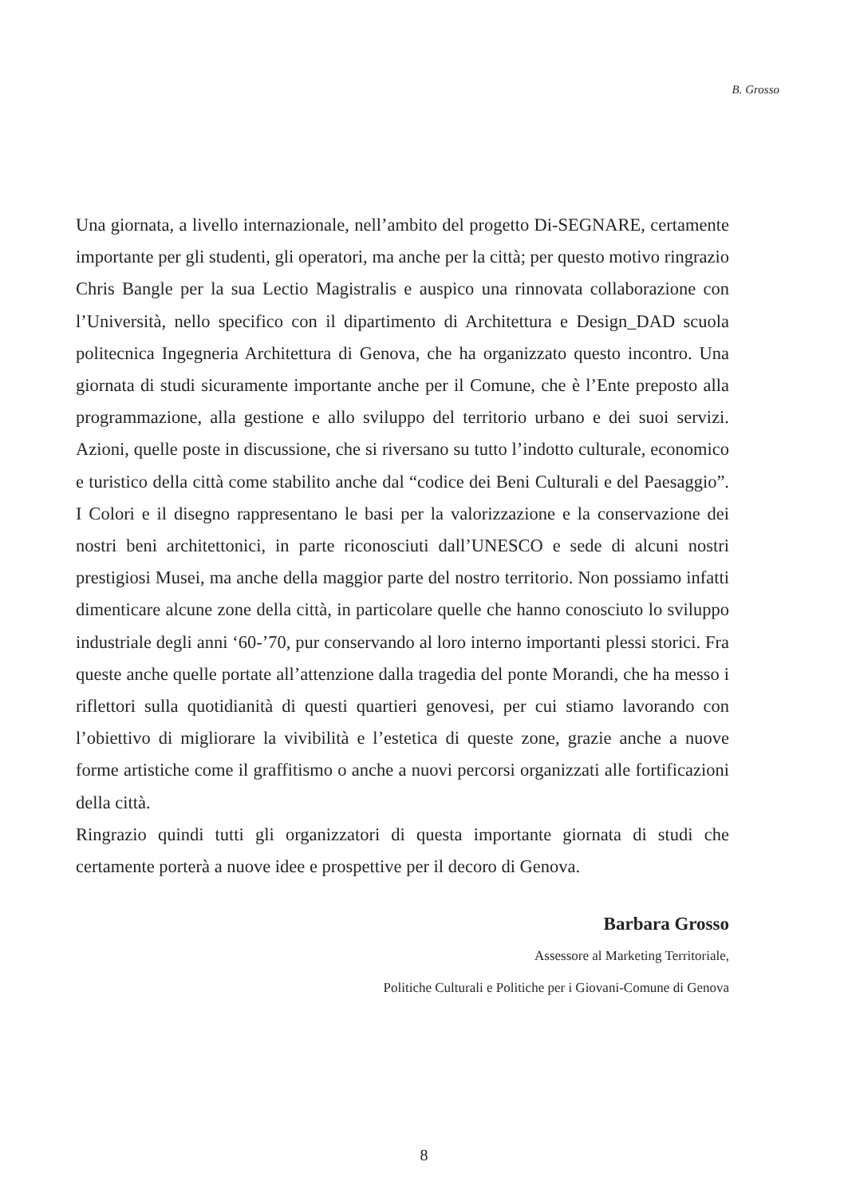B. Grosso
Una giornata, a livello internazionale, nell’ambito del progetto Di-SEGNARE, certamente importante per gli studenti, gli operatori, ma anche per la città; per questo motivo ringrazio Chris Bangle per la sua Lectio Magistralis e auspico una rinnovata collaborazione con l’Università, nello specifico con il dipartimento di Architettura e Design_DAD scuola politecnica Ingegneria Architettura di Genova, che ha organizzato questo incontro. Una giornata di studi sicuramente importante anche per il Comune, che è l’Ente preposto alla programmazione, alla gestione e allo sviluppo del territorio urbano e dei suoi servizi. Azioni, quelle poste in discussione, che si riversano su tutto l’indotto culturale, economico e turistico della città come stabilito anche dal “codice dei Beni Culturali e del Paesaggio”. I Colori e il disegno rappresentano le basi per la valorizzazione e la conservazione dei nostri beni architettonici, in parte riconosciuti dall’UNESCO e sede di alcuni nostri prestigiosi Musei, ma anche della maggior parte del nostro territorio. Non possiamo infatti dimenticare alcune zone della città, in particolare quelle che hanno conosciuto lo sviluppo industriale degli anni ‘60-’70, pur conservando al loro interno importanti plessi storici. Fra queste anche quelle portate all’attenzione dalla tragedia del ponte Morandi, che ha messo i riflettori sulla quotidianità di questi quartieri genovesi, per cui stiamo lavorando con l’obiettivo di migliorare la vivibilità e l’estetica di queste zone, grazie anche a nuove forme artistiche come il graffitismo o anche a nuovi percorsi organizzati alle fortificazioni della città.
Ringrazio quindi tutti gli organizzatori di questa importante giornata di studi che certamente porterà a nuove idee e prospettive per il decoro di Genova.
Barbara Grosso
Assessore al Marketing Territoriale,
Politiche Culturali e Politiche per i Giovani-Comune di Genova
8